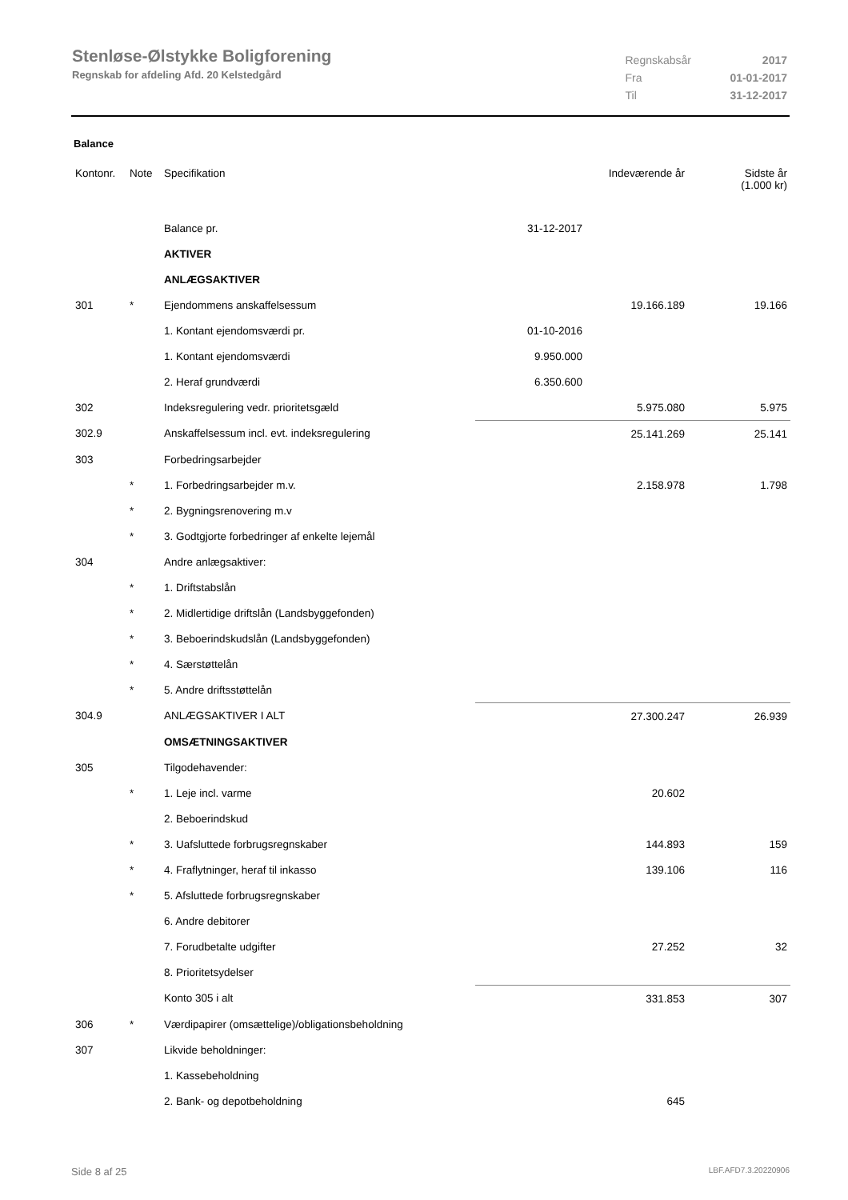Stenløse-Ølstykke Boligforening
Regnskab for afdeling Afd. 20 Kelstedgård
| Regnskabsår | 2017 |
| Fra | 01-01-2017 |
| Til | 31-12-2017 |
Balance
| Kontonr. | Note | Specifikation | | Indeværende år | Sidste år (1.000 kr) |
| --- | --- | --- | --- | --- | --- |
| | | Balance pr. | 31-12-2017 | | |
| | | AKTIVER | | | |
| | | ANLÆGSAKTIVER | | | |
| 301 | * | Ejendommens anskaffelsessum | | 19.166.189 | 19.166 |
| | | 1. Kontant ejendomsværdi pr. | 01-10-2016 | | |
| | | 1. Kontant ejendomsværdi | 9.950.000 | | |
| | | 2. Heraf grundværdi | 6.350.600 | | |
| 302 | | Indeksregulering vedr. prioritetsgæld | | 5.975.080 | 5.975 |
| 302.9 | | Anskaffelsessum incl. evt. indeksregulering | | 25.141.269 | 25.141 |
| 303 | | Forbedringsarbejder | | | |
| | * | 1. Forbedringsarbejder m.v. | | 2.158.978 | 1.798 |
| | * | 2. Bygningsrenovering m.v | | | |
| | * | 3. Godtgjorte forbedringer af enkelte lejemål | | | |
| 304 | | Andre anlægsaktiver: | | | |
| | * | 1. Driftstabslån | | | |
| | * | 2. Midlertidige driftslån (Landsbyggefonden) | | | |
| | * | 3. Beboerindskudslån (Landsbyggefonden) | | | |
| | * | 4. Særstøttelån | | | |
| | * | 5. Andre driftsstøttelån | | | |
| 304.9 | | ANLÆGSAKTIVER I ALT | | 27.300.247 | 26.939 |
| | | OMSÆTNINGSAKTIVER | | | |
| 305 | | Tilgodehavender: | | | |
| | * | 1. Leje incl. varme | | 20.602 | |
| | | 2. Beboerindskud | | | |
| | * | 3. Uafsluttede forbrugsregnskaber | | 144.893 | 159 |
| | * | 4. Fraflytninger, heraf til inkasso | | 139.106 | 116 |
| | * | 5. Afsluttede forbrugsregnskaber | | | |
| | | 6. Andre debitorer | | | |
| | | 7. Forudbetalte udgifter | | 27.252 | 32 |
| | | 8. Prioritetsydelser | | | |
| | | Konto 305 i alt | | 331.853 | 307 |
| 306 | * | Værdipapirer (omsættelige)/obligationsbeholdning | | | |
| 307 | | Likvide beholdninger: | | | |
| | | 1. Kassebeholdning | | | |
| | | 2. Bank- og depotbeholdning | | 645 | |
Side 8 af 25 LBF.AFD7.3.20220906